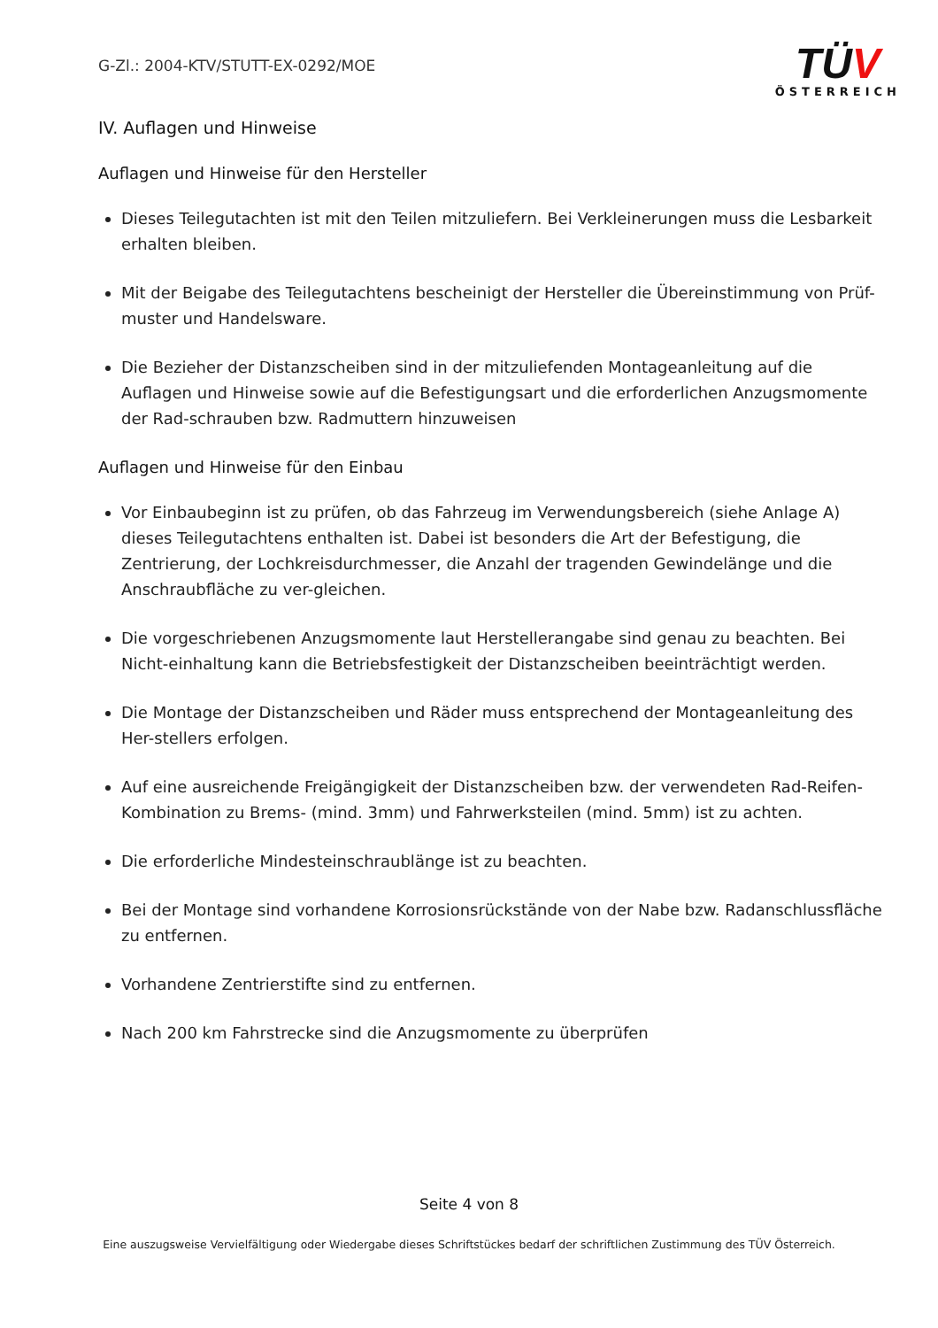G-Zl.: 2004-KTV/STUTT-EX-0292/MOE
TÜV
ÖSTERREICH
IV. Auflagen und Hinweise
Auflagen und Hinweise für den Hersteller
Dieses Teilegutachten ist mit den Teilen mitzuliefern. Bei Verkleinerungen muss die Lesbarkeit erhalten bleiben.
Mit der Beigabe des Teilegutachtens bescheinigt der Hersteller die Übereinstimmung von Prüf-muster und Handelsware.
Die Bezieher der Distanzscheiben sind in der mitzuliefenden Montageanleitung auf die Auflagen und Hinweise sowie auf die Befestigungsart und die erforderlichen Anzugsmomente der Rad-schrauben bzw. Radmuttern hinzuweisen
Auflagen und Hinweise für den Einbau
Vor Einbaubeginn ist zu prüfen, ob das Fahrzeug im Verwendungsbereich (siehe Anlage A) dieses Teilegutachtens enthalten ist. Dabei ist besonders die Art der Befestigung, die Zentrierung, der Lochkreisdurchmesser, die Anzahl der tragenden Gewindelänge und die Anschraubfläche zu ver-gleichen.
Die vorgeschriebenen Anzugsmomente laut Herstellerangabe sind genau zu beachten. Bei Nicht-einhaltung kann die Betriebsfestigkeit der Distanzscheiben beeinträchtigt werden.
Die Montage der Distanzscheiben und Räder muss entsprechend der Montageanleitung des Her-stellers erfolgen.
Auf eine ausreichende Freigängigkeit der Distanzscheiben bzw. der verwendeten Rad-Reifen-Kombination zu Brems- (mind. 3mm) und Fahrwerksteilen (mind. 5mm) ist zu achten.
Die erforderliche Mindesteinschraublänge ist zu beachten.
Bei der Montage sind vorhandene Korrosionsrückstände von der Nabe bzw. Radanschlussfläche zu entfernen.
Vorhandene Zentrierstifte sind zu entfernen.
Nach 200 km Fahrstrecke sind die Anzugsmomente zu überprüfen
Seite 4 von 8
Eine auszugsweise Vervielfältigung oder Wiedergabe dieses Schriftstückes bedarf der schriftlichen Zustimmung des TÜV Österreich.